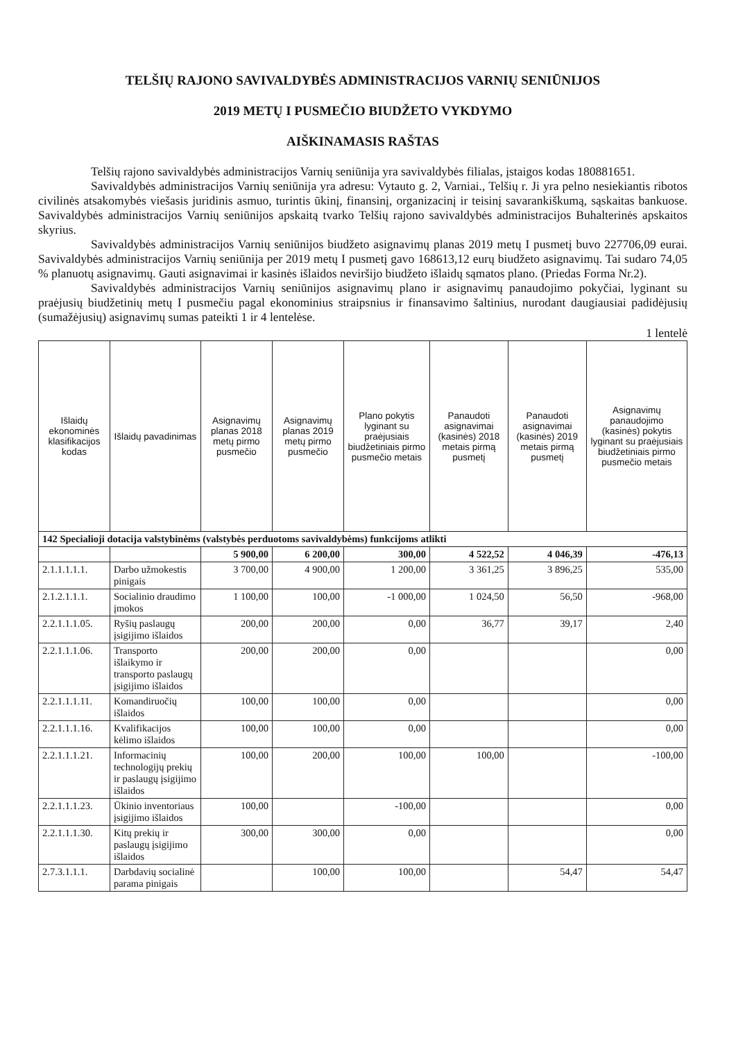TELŠIŲ RAJONO SAVIVALDYBĖS ADMINISTRACIJOS VARNIŲ SENIŪNIJOS
2019 METŲ I PUSMEČIO BIUDŽETO VYKDYMO
AIŠKINAMASIS RAŠTAS
Telšių rajono savivaldybės administracijos Varnių seniūnija yra savivaldybės filialas, įstaigos kodas 180881651.
Savivaldybės administracijos Varnių seniūnija yra adresu: Vytauto g. 2, Varniai., Telšių r. Ji yra pelno nesiekiantis ribotos civilinės atsakomybės viešasis juridinis asmuo, turintis ūkinį, finansinį, organizacinį ir teisinį savarankiškumą, sąskaitas bankuose. Savivaldybės administracijos Varnių seniūnijos apskaitą tvarko Telšių rajono savivaldybės administracijos Buhalterinės apskaitos skyrius.
Savivaldybės administracijos Varnių seniūnijos biudžeto asignavimų planas 2019 metų I pusmetį buvo 227706,09 eurai. Savivaldybės administracijos Varnių seniūnija per 2019 metų I pusmetį gavo 168613,12 eurų biudžeto asignavimų. Tai sudaro 74,05 % planuotų asignavimų. Gauti asignavimai ir kasinės išlaidos neviršijo biudžeto išlaidų sąmatos plano. (Priedas Forma Nr.2).
Savivaldybės administracijos Varnių seniūnijos asignavimų plano ir asignavimų panaudojimo pokyčiai, lyginant su praėjusių biudžetinių metų I pusmečiu pagal ekonominius straipsnius ir finansavimo šaltinius, nurodant daugiausiai padidėjusių (sumažėjusių) asignavimų sumas pateikti 1 ir 4 lentelėse.
1 lentelė
| Išlaidų ekonominės klasifikacijos kodas | Išlaidų pavadinimas | Asignavimų planas 2018 metų pirmo pusmečio | Asignavimų planas 2019 metų pirmo pusmečio | Plano pokytis lyginant su praėjusiais biudžetiniais pirmo pusmečio metais | Panaudoti asignavimai (kasinės) 2018 metais pirmą pusmetį | Panaudoti asignavimai (kasinės) 2019 metais pirmą pusmetį | Asignavimų panaudojimo (kasinės) pokytis lyginant su praėjusiais biudžetiniais pirmo pusmečio metais |
| --- | --- | --- | --- | --- | --- | --- | --- |
| 142 Specialioji dotacija valstybinėms (valstybės perduotoms savivaldybėms) funkcijoms atlikti | | | | | | | |
| | | 5 900,00 | 6 200,00 | 300,00 | 4 522,52 | 4 046,39 | -476,13 |
| 2.1.1.1.1.1. | Darbo užmokestis pinigais | 3 700,00 | 4 900,00 | 1 200,00 | 3 361,25 | 3 896,25 | 535,00 |
| 2.1.2.1.1.1. | Socialinio draudimo įmokos | 1 100,00 | 100,00 | -1 000,00 | 1 024,50 | 56,50 | -968,00 |
| 2.2.1.1.1.05. | Ryšių paslaugų įsigijimo išlaidos | 200,00 | 200,00 | 0,00 | 36,77 | 39,17 | 2,40 |
| 2.2.1.1.1.06. | Transporto išlaikymo ir transporto paslaugų įsigijimo išlaidos | 200,00 | 200,00 | 0,00 | | | 0,00 |
| 2.2.1.1.1.11. | Komandiruočių išlaidos | 100,00 | 100,00 | 0,00 | | | 0,00 |
| 2.2.1.1.1.16. | Kvalifikacijos kėlimo išlaidos | 100,00 | 100,00 | 0,00 | | | 0,00 |
| 2.2.1.1.1.21. | Informacinių technologijų prekių ir paslaugų įsigijimo išlaidos | 100,00 | 200,00 | 100,00 | 100,00 | | -100,00 |
| 2.2.1.1.1.23. | Ūkinio inventoriaus įsigijimo išlaidos | 100,00 | | -100,00 | | | 0,00 |
| 2.2.1.1.1.30. | Kitų prekių ir paslaugų įsigijimo išlaidos | 300,00 | 300,00 | 0,00 | | | 0,00 |
| 2.7.3.1.1.1. | Darbdavių socialinė parama pinigais | | 100,00 | 100,00 | | 54,47 | 54,47 |